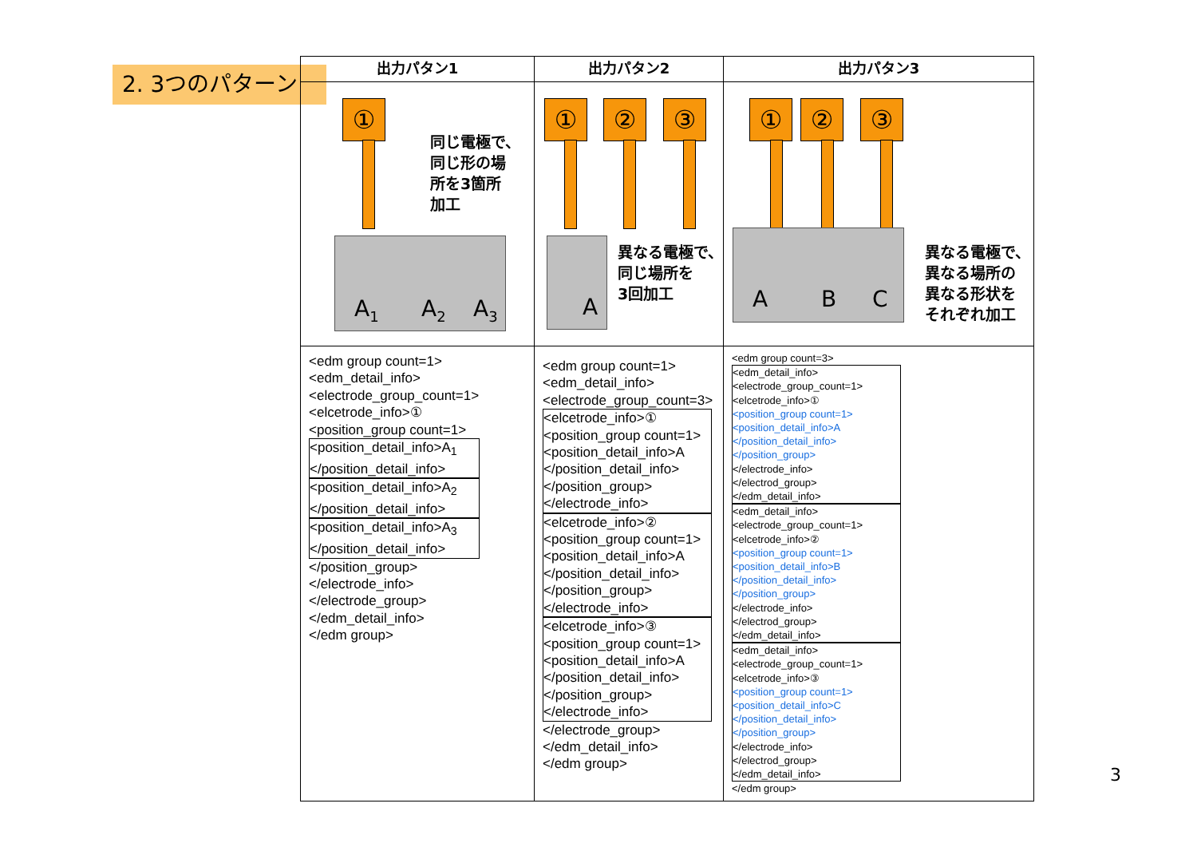2. 3つのパターン
| 出力パタン1 | 出力パタン2 | 出力パタン3 |
| --- | --- | --- |
| ① 同じ電極で、 同じ形の場 所を3箇所 加工 A<sub>1</sub> A<sub>2</sub> A<sub>3</sub> | ① ② ③ A 異なる電極で、 同じ場所を 3回加工 | ① ② ③ A B C 異なる電極で、 異なる場所の 異なる形状を それぞれ加工 |
| <edm group count=1> <edm_detail_info> <electrode_group_count=1> <elcetrode_info>① <position_group count=1> <position_detail_info>A<sub>1</sub> </position_detail_info> <position_detail_info>A<sub>2</sub> </position_detail_info> <position_detail_info>A<sub>3</sub> </position_detail_info> </position_group> </electrode_info> </electrode_group> </edm_detail_info> </edm group> | <edm group count=1> <edm_detail_info> <electrode_group_count=3> <elcetrode_info>① <position_group count=1> <position_detail_info>A </position_detail_info> </position_group> </electrode_info> <elcetrode_info>② <position_group count=1> <position_detail_info>A </position_detail_info> </position_group> </electrode_info> <elcetrode_info>③ <position_group count=1> <position_detail_info>A </position_detail_info> </position_group> </electrode_info> </electrode_group> </edm_detail_info> </edm group> | <edm group count=3> <edm_detail_info> <electrode_group_count=1> <elcetrode_info>① <position_group count=1> <position_detail_info>A </position_detail_info> </position_group> </electrode_info> </electrod_group> </edm_detail_info> <edm_detail_info> <electrode_group_count=1> <elcetrode_info>② <position_group count=1> <position_detail_info>B </position_detail_info> </position_group> </electrode_info> </electrod_group> </edm_detail_info> <edm_detail_info> <electrode_group_count=1> <elcetrode_info>③ <position_group count=1> <position_detail_info>C </position_detail_info> </position_group> </electrode_info> </electrod_group> </edm_detail_info> </edm group> 3 |